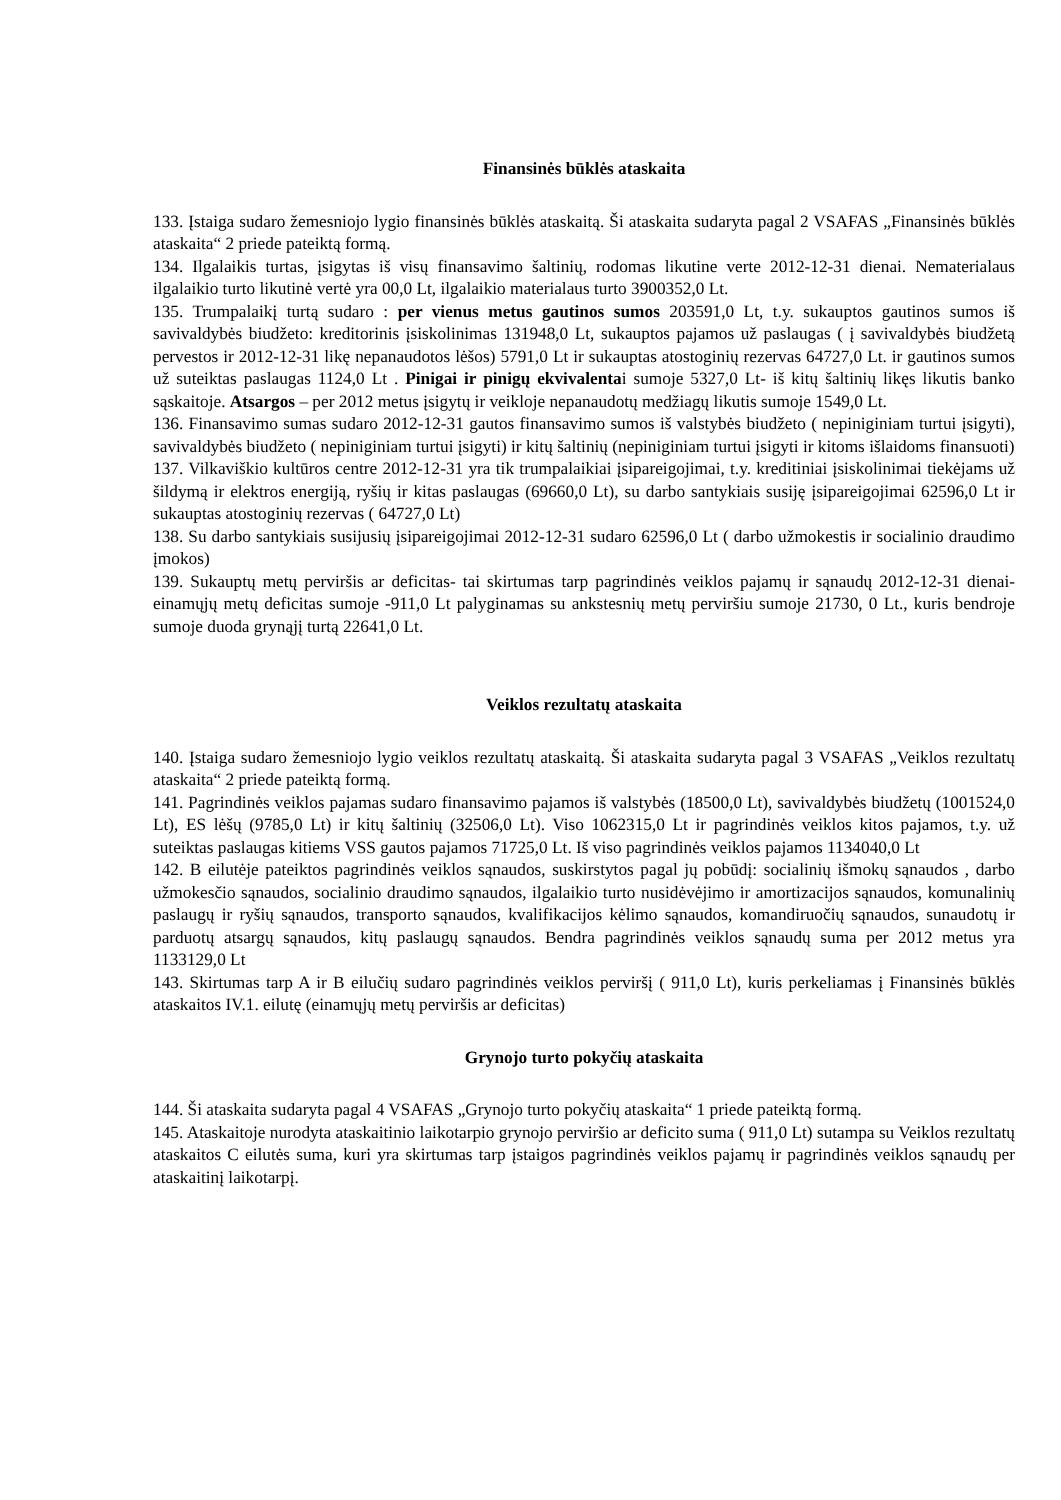Finansinės būklės ataskaita
133. Įstaiga sudaro žemesniojo lygio finansinės būklės ataskaitą. Ši ataskaita sudaryta pagal 2 VSAFAS „Finansinės būklės ataskaita“ 2 priede pateiktą formą.
134. Ilgalaikis turtas, įsigytas iš visų finansavimo šaltinių, rodomas likutine verte 2012-12-31 dienai. Nematerialaus ilgalaikio turto likutinė vertė yra 00,0 Lt, ilgalaikio materialaus turto 3900352,0 Lt.
135. Trumpalaikį turtą sudaro : per vienus metus gautinos sumos 203591,0 Lt, t.y. sukauptos gautinos sumos iš savivaldybės biudžeto: kreditorinis įsiskolinimas 131948,0 Lt, sukauptos pajamos už paslaugas ( į savivaldybės biudžetą pervestos ir 2012-12-31 likę nepanaudotos lėšos) 5791,0 Lt ir sukauptas atostoginių rezervas 64727,0 Lt. ir gautinos sumos už suteiktas paslaugas 1124,0 Lt . Pinigai ir pinigų ekvivalentai sumoje 5327,0 Lt- iš kitų šaltinių likęs likutis banko sąskaitoje. Atsargos – per 2012 metus įsigytų ir veikloje nepanaudotų medžiagų likutis sumoje 1549,0 Lt.
136. Finansavimo sumas sudaro 2012-12-31 gautos finansavimo sumos iš valstybės biudžeto ( nepiniginiam turtui įsigyti), savivaldybės biudžeto ( nepiniginiam turtui įsigyti) ir kitų šaltinių (nepiniginiam turtui įsigyti ir kitoms išlaidoms finansuoti)
137. Vilkaviškio kultūros centre 2012-12-31 yra tik trumpalaikiai įsipareigojimai, t.y. kreditiniai įsiskolinimai tiekėjams už šildymą ir elektros energiją, ryšių ir kitas paslaugas (69660,0 Lt), su darbo santykiais susiję įsipareigojimai 62596,0 Lt ir sukauptas atostoginių rezervas ( 64727,0 Lt)
138. Su darbo santykiais susijusių įsipareigojimai 2012-12-31 sudaro 62596,0 Lt ( darbo užmokestis ir socialinio draudimo įmokos)
139. Sukauptų metų perviršis ar deficitas- tai skirtumas tarp pagrindinės veiklos pajamų ir sąnaudų 2012-12-31 dienai- einamųjų metų deficitas sumoje -911,0 Lt palyginamas su ankstesnių metų perviršiu sumoje 21730, 0 Lt., kuris bendroje sumoje duoda grynąjį turtą 22641,0 Lt.
Veiklos rezultatų ataskaita
140. Įstaiga sudaro žemesniojo lygio veiklos rezultatų ataskaitą. Ši ataskaita sudaryta pagal 3 VSAFAS „Veiklos rezultatų ataskaita“ 2 priede pateiktą formą.
141. Pagrindinės veiklos pajamas sudaro finansavimo pajamos iš valstybės (18500,0 Lt), savivaldybės biudžetų (1001524,0 Lt), ES lėšų (9785,0 Lt) ir kitų šaltinių (32506,0 Lt). Viso 1062315,0 Lt ir pagrindinės veiklos kitos pajamos, t.y. už suteiktas paslaugas kitiems VSS gautos pajamos 71725,0 Lt. Iš viso pagrindinės veiklos pajamos 1134040,0 Lt
142. B eilutėje pateiktos pagrindinės veiklos sąnaudos, suskirstytos pagal jų pobūdį: socialinių išmokų sąnaudos , darbo užmokesčio sąnaudos, socialinio draudimo sąnaudos, ilgalaikio turto nusidėvėjimo ir amortizacijos sąnaudos, komunalinių paslaugų ir ryšių sąnaudos, transporto sąnaudos, kvalifikacijos kėlimo sąnaudos, komandiruočių sąnaudos, sunaudotų ir parduotų atsargų sąnaudos, kitų paslaugų sąnaudos. Bendra pagrindinės veiklos sąnaudų suma per 2012 metus yra 1133129,0 Lt
143. Skirtumas tarp A ir B eilučių sudaro pagrindinės veiklos perviršį ( 911,0 Lt), kuris perkeliamas į Finansinės būklės ataskaitos IV.1. eilutę (einamųjų metų perviršis ar deficitas)
Grynojo turto pokyčių ataskaita
144. Ši ataskaita sudaryta pagal 4 VSAFAS „Grynojo turto pokyčių ataskaita“ 1 priede pateiktą formą.
145. Ataskaitoje nurodyta ataskaitinio laikotarpio grynojo perviršio ar deficito suma ( 911,0 Lt) sutampa su Veiklos rezultatų ataskaitos C eilutės suma, kuri yra skirtumas tarp įstaigos pagrindinės veiklos pajamų ir pagrindinės veiklos sąnaudų per ataskaitinį laikotarpį.